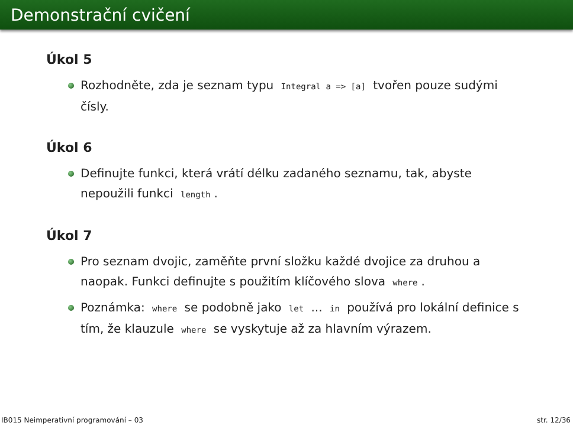Demonstrační cvičení
Úkol 5
Rozhodněte, zda je seznam typu Integral a => [a] tvořen pouze sudými čísly.
Úkol 6
Definujte funkci, která vrátí délku zadaného seznamu, tak, abyste nepoužili funkci length.
Úkol 7
Pro seznam dvojic, zaměňte první složku každé dvojice za druhou a naopak. Funkci definujte s použitím klíčového slova where.
Poznámka: where se podobně jako let ... in používá pro lokální definice s tím, že klauzule where se vyskytuje až za hlavním výrazem.
IB015 Neimperativní programování – 03 str. 12/36